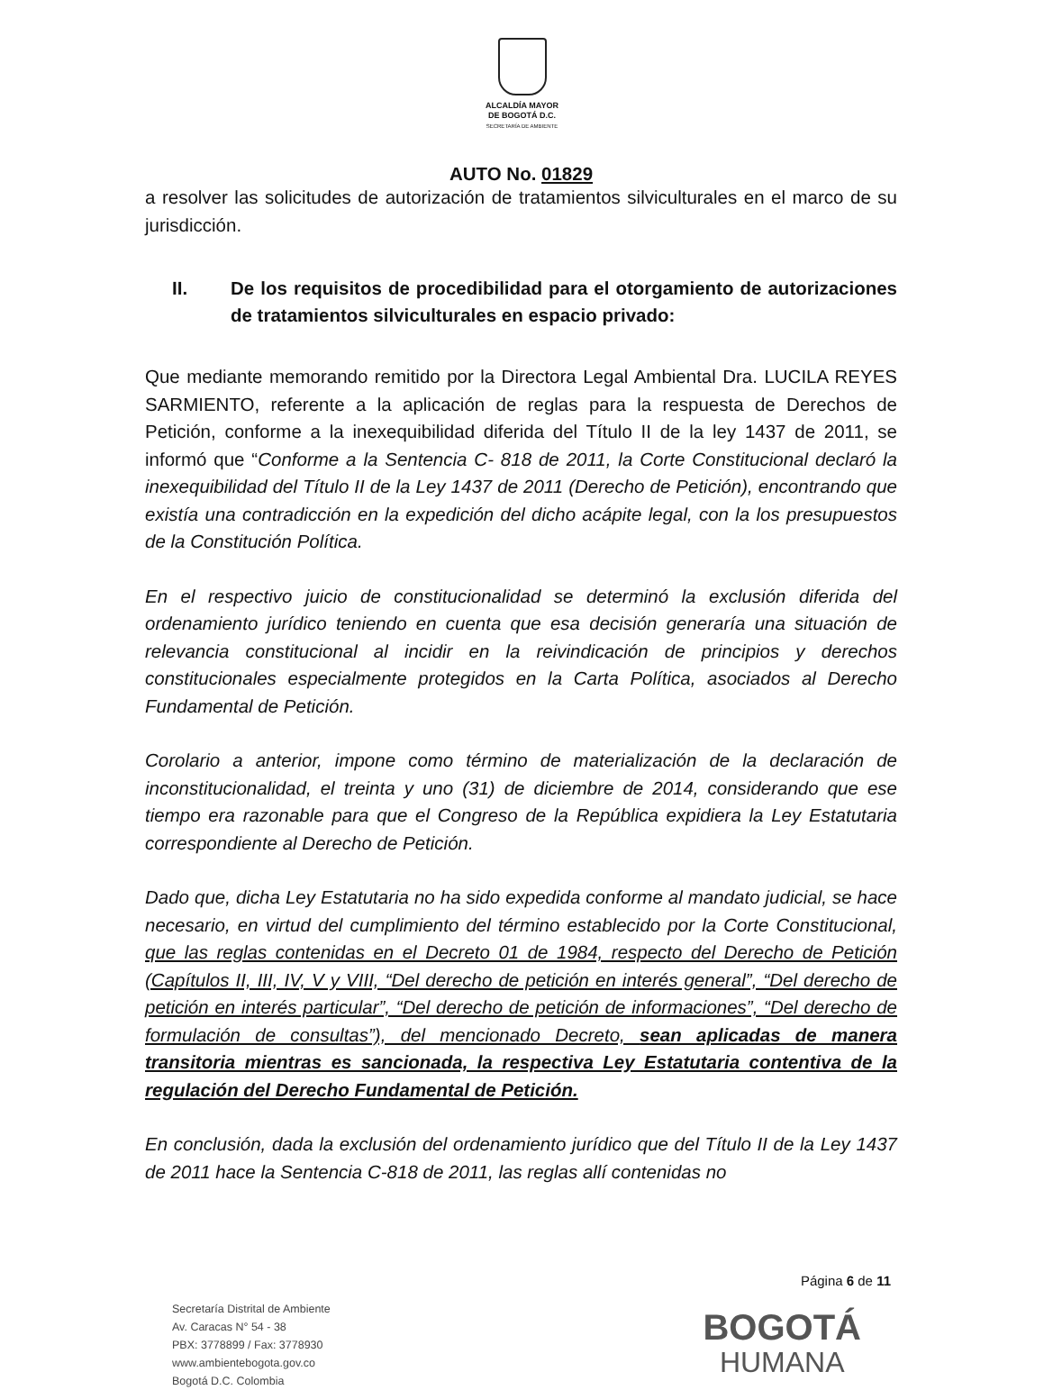ALCALDÍA MAYOR
DE BOGOTÁ D.C.
SECRETARÍA DE AMBIENTE
AUTO No. 01829
a resolver las solicitudes de autorización de tratamientos silviculturales en el marco de su jurisdicción.
II. De los requisitos de procedibilidad para el otorgamiento de autorizaciones de tratamientos silviculturales en espacio privado:
Que mediante memorando remitido por la Directora Legal Ambiental Dra. LUCILA REYES SARMIENTO, referente a la aplicación de reglas para la respuesta de Derechos de Petición, conforme a la inexequibilidad diferida del Título II de la ley 1437 de 2011, se informó que “Conforme a la Sentencia C- 818 de 2011, la Corte Constitucional declaró la inexequibilidad del Título II de la Ley 1437 de 2011 (Derecho de Petición), encontrando que existía una contradicción en la expedición del dicho acápite legal, con la los presupuestos de la Constitución Política.
En el respectivo juicio de constitucionalidad se determinó la exclusión diferida del ordenamiento jurídico teniendo en cuenta que esa decisión generaría una situación de relevancia constitucional al incidir en la reivindicación de principios y derechos constitucionales especialmente protegidos en la Carta Política, asociados al Derecho Fundamental de Petición.
Corolario a anterior, impone como término de materialización de la declaración de inconstitucionalidad, el treinta y uno (31) de diciembre de 2014, considerando que ese tiempo era razonable para que el Congreso de la República expidiera la Ley Estatutaria correspondiente al Derecho de Petición.
Dado que, dicha Ley Estatutaria no ha sido expedida conforme al mandato judicial, se hace necesario, en virtud del cumplimiento del término establecido por la Corte Constitucional, que las reglas contenidas en el Decreto 01 de 1984, respecto del Derecho de Petición (Capítulos II, III, IV, V y VIII, “Del derecho de petición en interés general”, “Del derecho de petición en interés particular”, “Del derecho de petición de informaciones”, “Del derecho de formulación de consultas”), del mencionado Decreto, sean aplicadas de manera transitoria mientras es sancionada, la respectiva Ley Estatutaria contentiva de la regulación del Derecho Fundamental de Petición.
En conclusión, dada la exclusión del ordenamiento jurídico que del Título II de la Ley 1437 de 2011 hace la Sentencia C-818 de 2011, las reglas allí contenidas no
Página 6 de 11
Secretaría Distrital de Ambiente
Av. Caracas N° 54 - 38
PBX: 3778899 / Fax: 3778930
www.ambientebogota.gov.co
Bogotá D.C. Colombia
BOGOTÁ
HUMANA